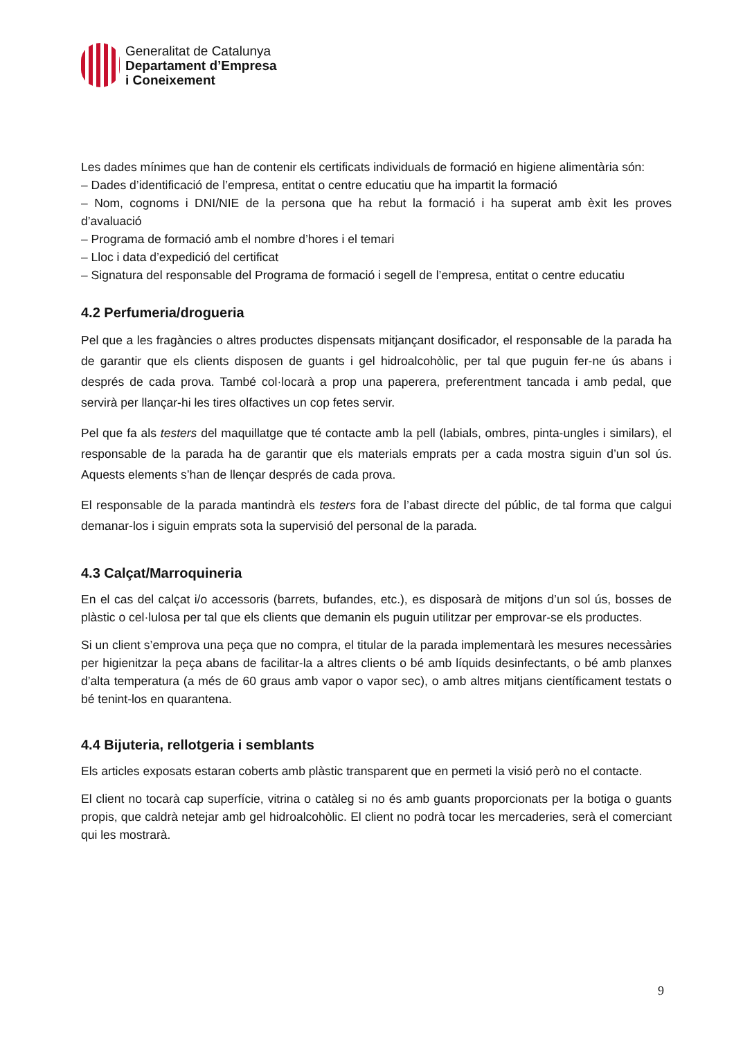Generalitat de Catalunya
Departament d’Empresa
i Coneixement
Les dades mínimes que han de contenir els certificats individuals de formació en higiene alimentària són:
– Dades d’identificació de l’empresa, entitat o centre educatiu que ha impartit la formació
– Nom, cognoms i DNI/NIE de la persona que ha rebut la formació i ha superat amb èxit les proves d’avaluació
– Programa de formació amb el nombre d’hores i el temari
– Lloc i data d’expedició del certificat
– Signatura del responsable del Programa de formació i segell de l’empresa, entitat o centre educatiu
4.2 Perfumeria/drogueria
Pel que a les fragàncies o altres productes dispensats mitjançant dosificador, el responsable de la parada ha de garantir que els clients disposen de guants i gel hidroalcohòlic, per tal que puguin fer-ne ús abans i després de cada prova. També col·locarà a prop una paperera, preferentment tancada i amb pedal, que servirà per llançar-hi les tires olfactives un cop fetes servir.
Pel que fa als testers del maquillatge que té contacte amb la pell (labials, ombres, pinta-ungles i similars), el responsable de la parada ha de garantir que els materials emprats per a cada mostra siguin d’un sol ús. Aquests elements s’han de llençar després de cada prova.
El responsable de la parada mantindrà els testers fora de l’abast directe del públic, de tal forma que calgui demanar-los i siguin emprats sota la supervisió del personal de la parada.
4.3 Calçat/Marroquineria
En el cas del calçat i/o accessoris (barrets, bufandes, etc.), es disposarà de mitjons d’un sol ús, bosses de plàstic o cel·lulosa per tal que els clients que demanin els puguin utilitzar per emprovar-se els productes.
Si un client s’emprova una peça que no compra, el titular de la parada implementarà les mesures necessàries per higienitzar la peça abans de facilitar-la a altres clients o bé amb líquids desinfectants, o bé amb planxes d’alta temperatura (a més de 60 graus amb vapor o vapor sec), o amb altres mitjans científicament testats o bé tenint-los en quarantena.
4.4 Bijuteria, rellotgeria i semblants
Els articles exposats estaran coberts amb plàstic transparent que en permeti la visió però no el contacte.
El client no tocarà cap superfície, vitrina o catàleg si no és amb guants proporcionats per la botiga o guants propis, que caldrà netejar amb gel hidroalcohòlic. El client no podrà tocar les mercaderies, serà el comerciant qui les mostrarà.
9